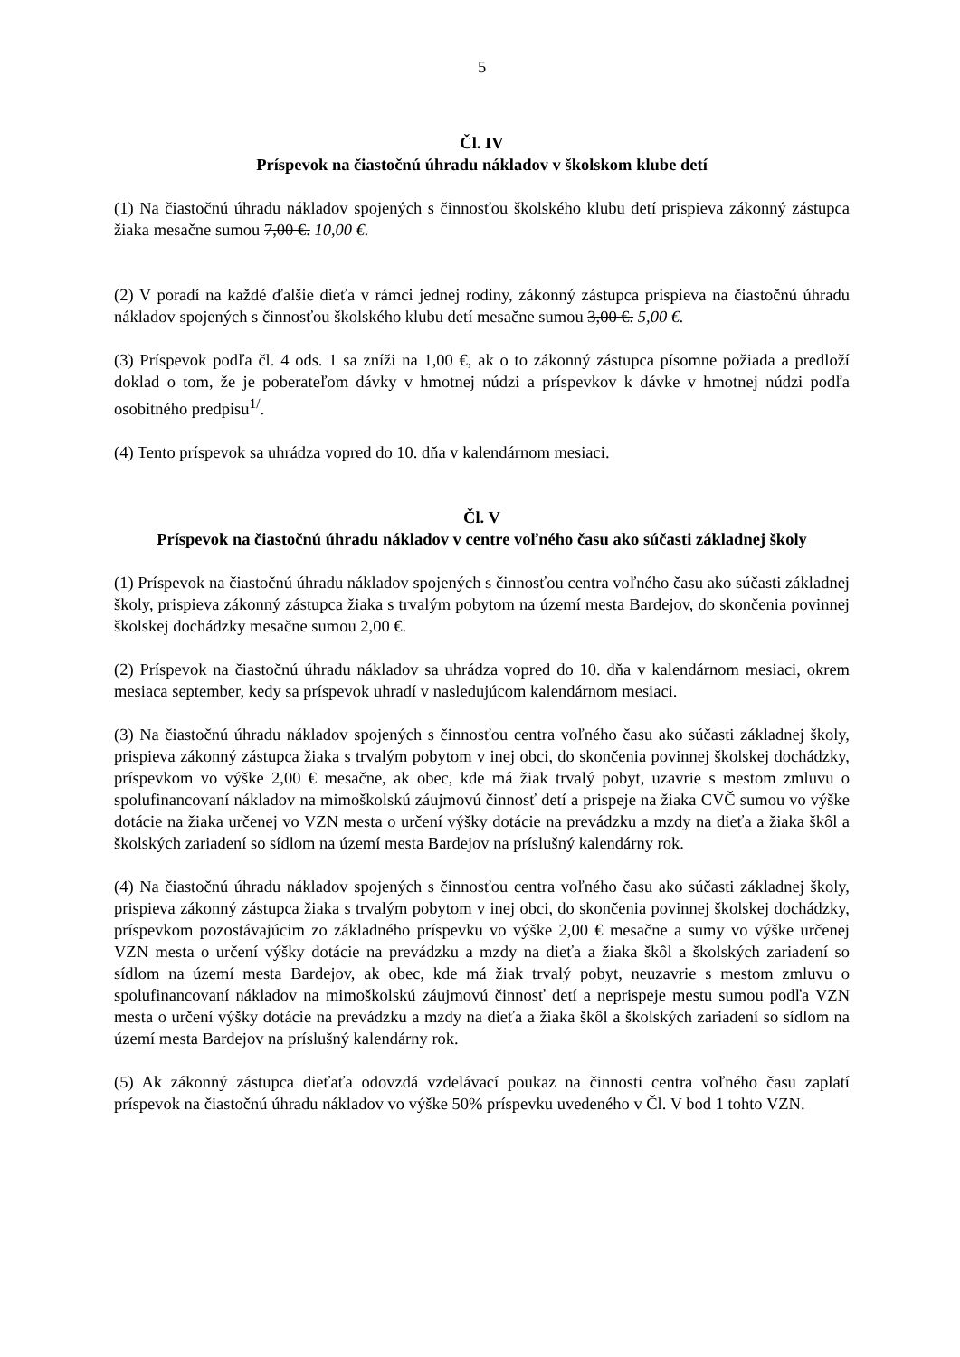5
Čl. IV
Príspevok na čiastočnú úhradu nákladov v školskom klube detí
(1) Na čiastočnú úhradu nákladov spojených s činnosťou školského klubu detí prispieva zákonný zástupca žiaka mesačne sumou 7,00 €. 10,00 €.
(2) V poradí na každé ďalšie dieťa v rámci jednej rodiny, zákonný zástupca prispieva na čiastočnú úhradu nákladov spojených s činnosťou školského klubu detí mesačne sumou 3,00 €. 5,00 €.
(3) Príspevok podľa čl. 4 ods. 1 sa zníži na 1,00 €, ak o to zákonný zástupca písomne požiada a predloží doklad o tom, že je poberateľom dávky v hmotnej núdzi a príspevkov k dávke v hmotnej núdzi podľa osobitného predpisu<sup>1/</sup>.
(4) Tento príspevok sa uhrádza vopred do 10. dňa v kalendárnom mesiaci.
Čl. V
Príspevok na čiastočnú úhradu nákladov v centre voľného času ako súčasti základnej školy
(1) Príspevok na čiastočnú úhradu nákladov spojených s činnosťou centra voľného času ako súčasti základnej školy, prispieva zákonný zástupca žiaka s trvalým pobytom na území mesta Bardejov, do skončenia povinnej školskej dochádzky mesačne sumou 2,00 €.
(2) Príspevok na čiastočnú úhradu nákladov sa uhrádza vopred do 10. dňa v kalendárnom mesiaci, okrem mesiaca september, kedy sa príspevok uhradí v nasledujúcom kalendárnom mesiaci.
(3) Na čiastočnú úhradu nákladov spojených s činnosťou centra voľného času ako súčasti základnej školy, prispieva zákonný zástupca žiaka s trvalým pobytom v inej obci, do skončenia povinnej školskej dochádzky, príspevkom vo výške 2,00 € mesačne, ak obec, kde má žiak trvalý pobyt, uzavrie s mestom zmluvu o spolufinancovaní nákladov na mimoškolskú záujmovú činnosť detí a prispeje na žiaka CVČ sumou vo výške dotácie na žiaka určenej vo VZN mesta o určení výšky dotácie na prevádzku a mzdy na dieťa a žiaka škôl a školských zariadení so sídlom na území mesta Bardejov na príslušný kalendárny rok.
(4) Na čiastočnú úhradu nákladov spojených s činnosťou centra voľného času ako súčasti základnej školy, prispieva zákonný zástupca žiaka s trvalým pobytom v inej obci, do skončenia povinnej školskej dochádzky, príspevkom pozostávajúcim zo základného príspevku vo výške 2,00 € mesačne a sumy vo výške určenej VZN mesta o určení výšky dotácie na prevádzku a mzdy na dieťa a žiaka škôl a školských zariadení so sídlom na území mesta Bardejov, ak obec, kde má žiak trvalý pobyt, neuzavrie s mestom zmluvu o spolufinancovaní nákladov na mimoškolskú záujmovú činnosť detí a neprispeje mestu sumou podľa VZN mesta o určení výšky dotácie na prevádzku a mzdy na dieťa a žiaka škôl a školských zariadení so sídlom na území mesta Bardejov na príslušný kalendárny rok.
(5) Ak zákonný zástupca dieťaťa odovzdá vzdelávací poukaz na činnosti centra voľného času zaplatí príspevok na čiastočnú úhradu nákladov vo výške 50% príspevku uvedeného v Čl. V bod 1 tohto VZN.